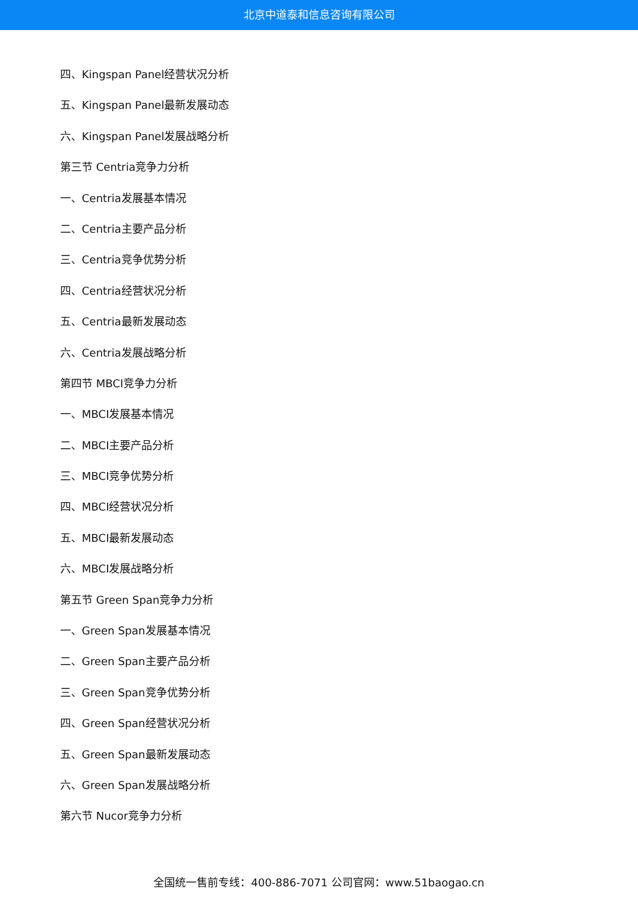北京中道泰和信息咨询有限公司
四、Kingspan Panel经营状况分析
五、Kingspan Panel最新发展动态
六、Kingspan Panel发展战略分析
第三节 Centria竞争力分析
一、Centria发展基本情况
二、Centria主要产品分析
三、Centria竞争优势分析
四、Centria经营状况分析
五、Centria最新发展动态
六、Centria发展战略分析
第四节 MBCI竞争力分析
一、MBCI发展基本情况
二、MBCI主要产品分析
三、MBCI竞争优势分析
四、MBCI经营状况分析
五、MBCI最新发展动态
六、MBCI发展战略分析
第五节 Green Span竞争力分析
一、Green Span发展基本情况
二、Green Span主要产品分析
三、Green Span竞争优势分析
四、Green Span经营状况分析
五、Green Span最新发展动态
六、Green Span发展战略分析
第六节 Nucor竞争力分析
全国统一售前专线：400-886-7071 公司官网：www.51baogao.cn